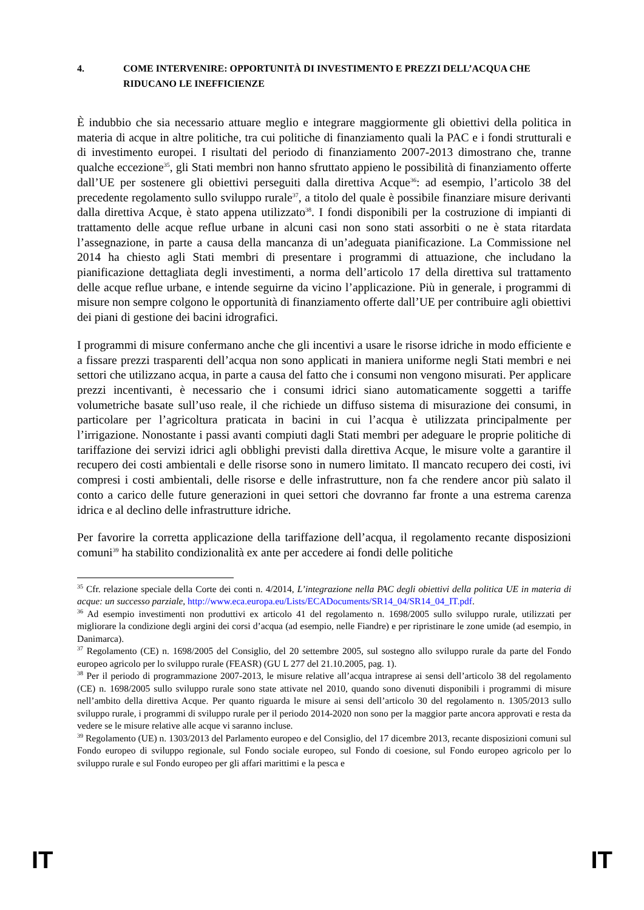4. COME INTERVENIRE: OPPORTUNITÀ DI INVESTIMENTO E PREZZI DELL’ACQUA CHE RIDUCANO LE INEFFICIENZE
È indubbio che sia necessario attuare meglio e integrare maggiormente gli obiettivi della politica in materia di acque in altre politiche, tra cui politiche di finanziamento quali la PAC e i fondi strutturali e di investimento europei. I risultati del periodo di finanziamento 2007-2013 dimostrano che, tranne qualche eccezione<sup>35</sup>, gli Stati membri non hanno sfruttato appieno le possibilità di finanziamento offerte dall’UE per sostenere gli obiettivi perseguiti dalla direttiva Acque<sup>36</sup>: ad esempio, l’articolo 38 del precedente regolamento sullo sviluppo rurale<sup>37</sup>, a titolo del quale è possibile finanziare misure derivanti dalla direttiva Acque, è stato appena utilizzato<sup>38</sup>. I fondi disponibili per la costruzione di impianti di trattamento delle acque reflue urbane in alcuni casi non sono stati assorbiti o ne è stata ritardata l’assegnazione, in parte a causa della mancanza di un’adeguata pianificazione. La Commissione nel 2014 ha chiesto agli Stati membri di presentare i programmi di attuazione, che includano la pianificazione dettagliata degli investimenti, a norma dell’articolo 17 della direttiva sul trattamento delle acque reflue urbane, e intende seguirne da vicino l’applicazione. Più in generale, i programmi di misure non sempre colgono le opportunità di finanziamento offerte dall’UE per contribuire agli obiettivi dei piani di gestione dei bacini idrografici.
I programmi di misure confermano anche che gli incentivi a usare le risorse idriche in modo efficiente e a fissare prezzi trasparenti dell’acqua non sono applicati in maniera uniforme negli Stati membri e nei settori che utilizzano acqua, in parte a causa del fatto che i consumi non vengono misurati. Per applicare prezzi incentivanti, è necessario che i consumi idrici siano automaticamente soggetti a tariffe volumetriche basate sull’uso reale, il che richiede un diffuso sistema di misurazione dei consumi, in particolare per l’agricoltura praticata in bacini in cui l’acqua è utilizzata principalmente per l’irrigazione. Nonostante i passi avanti compiuti dagli Stati membri per adeguare le proprie politiche di tariffazione dei servizi idrici agli obblighi previsti dalla direttiva Acque, le misure volte a garantire il recupero dei costi ambientali e delle risorse sono in numero limitato. Il mancato recupero dei costi, ivi compresi i costi ambientali, delle risorse e delle infrastrutture, non fa che rendere ancor più salato il conto a carico delle future generazioni in quei settori che dovranno far fronte a una estrema carenza idrica e al declino delle infrastrutture idriche.
Per favorire la corretta applicazione della tariffazione dell’acqua, il regolamento recante disposizioni comuni<sup>39</sup> ha stabilito condizionalità ex ante per accedere ai fondi delle politiche
<sup>35</sup> Cfr. relazione speciale della Corte dei conti n. 4/2014, L’integrazione nella PAC degli obiettivi della politica UE in materia di acque: un successo parziale, http://www.eca.europa.eu/Lists/ECADocuments/SR14_04/SR14_04_IT.pdf.
<sup>36</sup> Ad esempio investimenti non produttivi ex articolo 41 del regolamento n. 1698/2005 sullo sviluppo rurale, utilizzati per migliorare la condizione degli argini dei corsi d’acqua (ad esempio, nelle Fiandre) e per ripristinare le zone umide (ad esempio, in Danimarca).
<sup>37</sup> Regolamento (CE) n. 1698/2005 del Consiglio, del 20 settembre 2005, sul sostegno allo sviluppo rurale da parte del Fondo europeo agricolo per lo sviluppo rurale (FEASR) (GU L 277 del 21.10.2005, pag. 1).
<sup>38</sup> Per il periodo di programmazione 2007-2013, le misure relative all’acqua intraprese ai sensi dell’articolo 38 del regolamento (CE) n. 1698/2005 sullo sviluppo rurale sono state attivate nel 2010, quando sono divenuti disponibili i programmi di misure nell’ambito della direttiva Acque. Per quanto riguarda le misure ai sensi dell’articolo 30 del regolamento n. 1305/2013 sullo sviluppo rurale, i programmi di sviluppo rurale per il periodo 2014-2020 non sono per la maggior parte ancora approvati e resta da vedere se le misure relative alle acque vi saranno incluse.
<sup>39</sup> Regolamento (UE) n. 1303/2013 del Parlamento europeo e del Consiglio, del 17 dicembre 2013, recante disposizioni comuni sul Fondo europeo di sviluppo regionale, sul Fondo sociale europeo, sul Fondo di coesione, sul Fondo europeo agricolo per lo sviluppo rurale e sul Fondo europeo per gli affari marittimi e la pesca e
IT IT